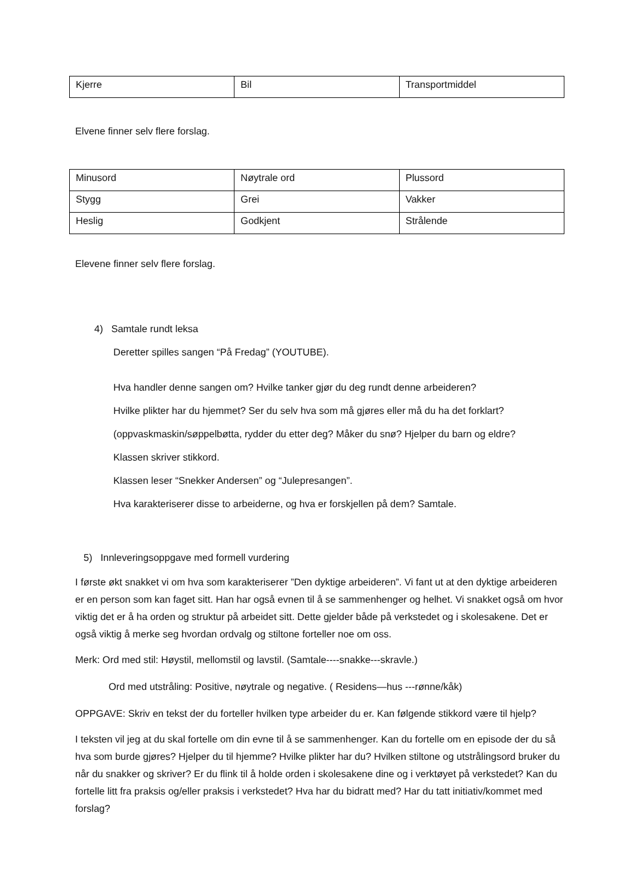| Kjerre | Bil | Transportmiddel |
Elvene finner selv flere forslag.
| Minusord | Nøytrale ord | Plussord |
| Stygg | Grei | Vakker |
| Heslig | Godkjent | Strålende |
Elevene finner selv flere forslag.
4) Samtale rundt leksa
Deretter spilles sangen “På Fredag” (YOUTUBE).
Hva handler denne sangen om? Hvilke tanker gjør du deg rundt denne arbeideren?
Hvilke plikter har du hjemmet? Ser du selv hva som må gjøres eller må du ha det forklart?
(oppvaskmaskin/søppelbøtta, rydder du etter deg? Måker du snø? Hjelper du barn og eldre?
Klassen skriver stikkord.
Klassen leser “Snekker Andersen” og “Julepresangen”.
Hva karakteriserer disse to arbeiderne, og hva er forskjellen på dem? Samtale.
5) Innleveringsoppgave med formell vurdering
I første økt snakket vi om hva som karakteriserer ”Den dyktige arbeideren”. Vi fant ut at den dyktige arbeideren er en person som kan faget sitt. Han har også evnen til å se sammenhenger og helhet. Vi snakket også om hvor viktig det er å ha orden og struktur på arbeidet sitt. Dette gjelder både på verkstedet og i skolesakene. Det er også viktig å merke seg hvordan ordvalg og stiltone forteller noe om oss.
Merk: Ord med stil: Høystil, mellomstil og lavstil. (Samtale----snakke---skravle.)
Ord med utstråling: Positive, nøytrale og negative. ( Residens—hus ---rønne/kåk)
OPPGAVE: Skriv en tekst der du forteller hvilken type arbeider du er. Kan følgende stikkord være til hjelp?
I teksten vil jeg at du skal fortelle om din evne til å se sammenhenger. Kan du fortelle om en episode der du så hva som burde gjøres? Hjelper du til hjemme? Hvilke plikter har du? Hvilken stiltone og utstrålingsord bruker du når du snakker og skriver? Er du flink til å holde orden i skolesakene dine og i verktøyet på verkstedet? Kan du fortelle litt fra praksis og/eller praksis i verkstedet? Hva har du bidratt med? Har du tatt initiativ/kommet med forslag?